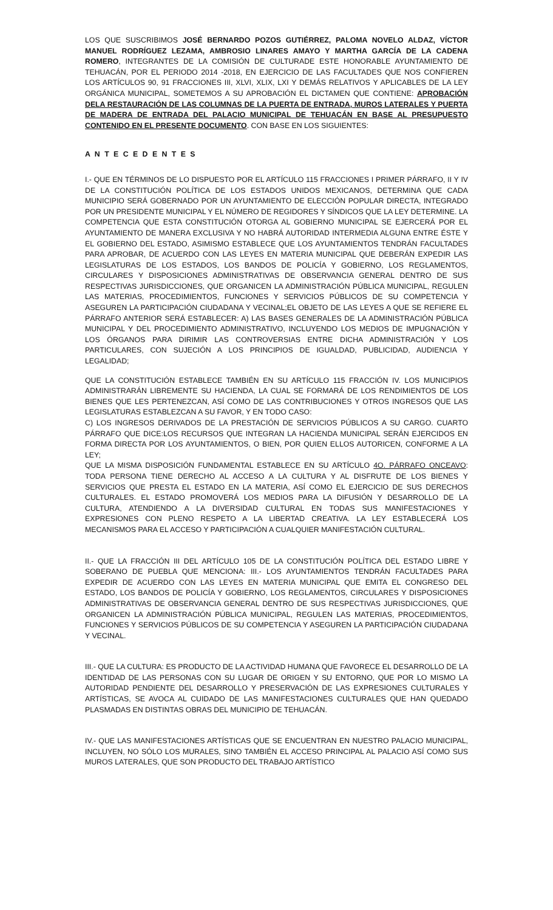LOS QUE SUSCRIBIMOS JOSÉ BERNARDO POZOS GUTIÉRREZ, PALOMA NOVELO ALDAZ, VÍCTOR MANUEL RODRÍGUEZ LEZAMA, AMBROSIO LINARES AMAYO Y MARTHA GARCÍA DE LA CADENA ROMERO, INTEGRANTES DE LA COMISIÓN DE CULTURADE ESTE HONORABLE AYUNTAMIENTO DE TEHUACÁN, POR EL PERIODO 2014 -2018, EN EJERCICIO DE LAS FACULTADES QUE NOS CONFIEREN LOS ARTÍCULOS 90, 91 FRACCIONES III, XLVI, XLIX, LXI Y DEMÁS RELATIVOS Y APLICABLES DE LA LEY ORGÁNICA MUNICIPAL, SOMETEMOS A SU APROBACIÓN EL DICTAMEN QUE CONTIENE: APROBACIÓN DELA RESTAURACIÓN DE LAS COLUMNAS DE LA PUERTA DE ENTRADA, MUROS LATERALES Y PUERTA DE MADERA DE ENTRADA DEL PALACIO MUNICIPAL DE TEHUACÁN EN BASE AL PRESUPUESTO CONTENIDO EN EL PRESENTE DOCUMENTO. CON BASE EN LOS SIGUIENTES:
A N T E C E D E N T E S
I.- QUE EN TÉRMINOS DE LO DISPUESTO POR EL ARTÍCULO 115 FRACCIONES I PRIMER PÁRRAFO, II Y IV DE LA CONSTITUCIÓN POLÍTICA DE LOS ESTADOS UNIDOS MEXICANOS, DETERMINA QUE CADA MUNICIPIO SERÁ GOBERNADO POR UN AYUNTAMIENTO DE ELECCIÓN POPULAR DIRECTA, INTEGRADO POR UN PRESIDENTE MUNICIPAL Y EL NÚMERO DE REGIDORES Y SÍNDICOS QUE LA LEY DETERMINE. LA COMPETENCIA QUE ESTA CONSTITUCIÓN OTORGA AL GOBIERNO MUNICIPAL SE EJERCERÁ POR EL AYUNTAMIENTO DE MANERA EXCLUSIVA Y NO HABRÁ AUTORIDAD INTERMEDIA ALGUNA ENTRE ÉSTE Y EL GOBIERNO DEL ESTADO, ASIMISMO ESTABLECE QUE LOS AYUNTAMIENTOS TENDRÁN FACULTADES PARA APROBAR, DE ACUERDO CON LAS LEYES EN MATERIA MUNICIPAL QUE DEBERÁN EXPEDIR LAS LEGISLATURAS DE LOS ESTADOS, LOS BANDOS DE POLICÍA Y GOBIERNO, LOS REGLAMENTOS, CIRCULARES Y DISPOSICIONES ADMINISTRATIVAS DE OBSERVANCIA GENERAL DENTRO DE SUS RESPECTIVAS JURISDICCIONES, QUE ORGANICEN LA ADMINISTRACIÓN PÚBLICA MUNICIPAL, REGULEN LAS MATERIAS, PROCEDIMIENTOS, FUNCIONES Y SERVICIOS PÚBLICOS DE SU COMPETENCIA Y ASEGUREN LA PARTICIPACIÓN CIUDADANA Y VECINAL;EL OBJETO DE LAS LEYES A QUE SE REFIERE EL PÁRRAFO ANTERIOR SERÁ ESTABLECER: A) LAS BASES GENERALES DE LA ADMINISTRACIÓN PÚBLICA MUNICIPAL Y DEL PROCEDIMIENTO ADMINISTRATIVO, INCLUYENDO LOS MEDIOS DE IMPUGNACIÓN Y LOS ÓRGANOS PARA DIRIMIR LAS CONTROVERSIAS ENTRE DICHA ADMINISTRACIÓN Y LOS PARTICULARES, CON SUJECIÓN A LOS PRINCIPIOS DE IGUALDAD, PUBLICIDAD, AUDIENCIA Y LEGALIDAD;
QUE LA CONSTITUCIÓN ESTABLECE TAMBIÉN EN SU ARTÍCULO 115 FRACCIÓN IV. LOS MUNICIPIOS ADMINISTRARÁN LIBREMENTE SU HACIENDA, LA CUAL SE FORMARÁ DE LOS RENDIMIENTOS DE LOS BIENES QUE LES PERTENEZCAN, ASÍ COMO DE LAS CONTRIBUCIONES Y OTROS INGRESOS QUE LAS LEGISLATURAS ESTABLEZCAN A SU FAVOR, Y EN TODO CASO:
C) LOS INGRESOS DERIVADOS DE LA PRESTACIÓN DE SERVICIOS PÚBLICOS A SU CARGO. CUARTO PÁRRAFO QUE DICE:LOS RECURSOS QUE INTEGRAN LA HACIENDA MUNICIPAL SERÁN EJERCIDOS EN FORMA DIRECTA POR LOS AYUNTAMIENTOS, O BIEN, POR QUIEN ELLOS AUTORICEN, CONFORME A LA LEY;
QUE LA MISMA DISPOSICIÓN FUNDAMENTAL ESTABLECE EN SU ARTÍCULO 4O. PÁRRAFO ONCEAVO: TODA PERSONA TIENE DERECHO AL ACCESO A LA CULTURA Y AL DISFRUTE DE LOS BIENES Y SERVICIOS QUE PRESTA EL ESTADO EN LA MATERIA, ASÍ COMO EL EJERCICIO DE SUS DERECHOS CULTURALES. EL ESTADO PROMOVERÁ LOS MEDIOS PARA LA DIFUSIÓN Y DESARROLLO DE LA CULTURA, ATENDIENDO A LA DIVERSIDAD CULTURAL EN TODAS SUS MANIFESTACIONES Y EXPRESIONES CON PLENO RESPETO A LA LIBERTAD CREATIVA. LA LEY ESTABLECERÁ LOS MECANISMOS PARA EL ACCESO Y PARTICIPACIÓN A CUALQUIER MANIFESTACIÓN CULTURAL.
II.- QUE LA FRACCIÓN III DEL ARTÍCULO 105 DE LA CONSTITUCIÓN POLÍTICA DEL ESTADO LIBRE Y SOBERANO DE PUEBLA QUE MENCIONA: III.- LOS AYUNTAMIENTOS TENDRÁN FACULTADES PARA EXPEDIR DE ACUERDO CON LAS LEYES EN MATERIA MUNICIPAL QUE EMITA EL CONGRESO DEL ESTADO, LOS BANDOS DE POLICÍA Y GOBIERNO, LOS REGLAMENTOS, CIRCULARES Y DISPOSICIONES ADMINISTRATIVAS DE OBSERVANCIA GENERAL DENTRO DE SUS RESPECTIVAS JURISDICCIONES, QUE ORGANICEN LA ADMINISTRACIÓN PÚBLICA MUNICIPAL, REGULEN LAS MATERIAS, PROCEDIMIENTOS, FUNCIONES Y SERVICIOS PÚBLICOS DE SU COMPETENCIA Y ASEGUREN LA PARTICIPACIÓN CIUDADANA Y VECINAL.
III.- QUE LA CULTURA: ES PRODUCTO DE LA ACTIVIDAD HUMANA QUE FAVORECE EL DESARROLLO DE LA IDENTIDAD DE LAS PERSONAS CON SU LUGAR DE ORIGEN Y SU ENTORNO, QUE POR LO MISMO LA AUTORIDAD PENDIENTE DEL DESARROLLO Y PRESERVACIÓN DE LAS EXPRESIONES CULTURALES Y ARTÍSTICAS, SE AVOCA AL CUIDADO DE LAS MANIFESTACIONES CULTURALES QUE HAN QUEDADO PLASMADAS EN DISTINTAS OBRAS DEL MUNICIPIO DE TEHUACÁN.
IV.- QUE LAS MANIFESTACIONES ARTÍSTICAS QUE SE ENCUENTRAN EN NUESTRO PALACIO MUNICIPAL, INCLUYEN, NO SÓLO LOS MURALES, SINO TAMBIÉN EL ACCESO PRINCIPAL AL PALACIO ASÍ COMO SUS MUROS LATERALES, QUE SON PRODUCTO DEL TRABAJO ARTÍSTICO